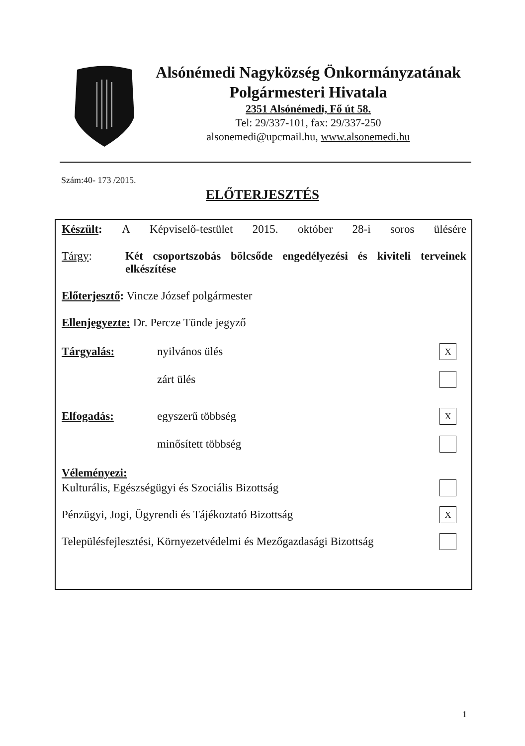Alsónémedi Nagyközség Önkormányzatának
Polgármesteri Hivatala
2351 Alsónémedi, Fő út 58.
Tel: 29/337-101, fax: 29/337-250
alsonemedi@upcmail.hu, www.alsonemedi.hu
Szám:40- 173 /2015.
ELŐTERJESZTÉS
Készült: A Képviselő-testület 2015. október 28-i soros ülésére
Tárgy: Két csoportszobás bölcsőde engedélyezési és kiviteli terveinek elkészítése
Előterjesztő: Vincze József polgármester
Ellenjegyezte: Dr. Percze Tünde jegyző
Tárgyalás: nyilvános ülés X
zárt ülés
Elfogadás: egyszerű többség X
minősített többség
Véleményezi:
Kulturális, Egészségügyi és Szociális Bizottság
Pénzügyi, Jogi, Ügyrendi és Tájékoztató Bizottság X
Településfejlesztési, Környezetvédelmi és Mezőgazdasági Bizottság
1